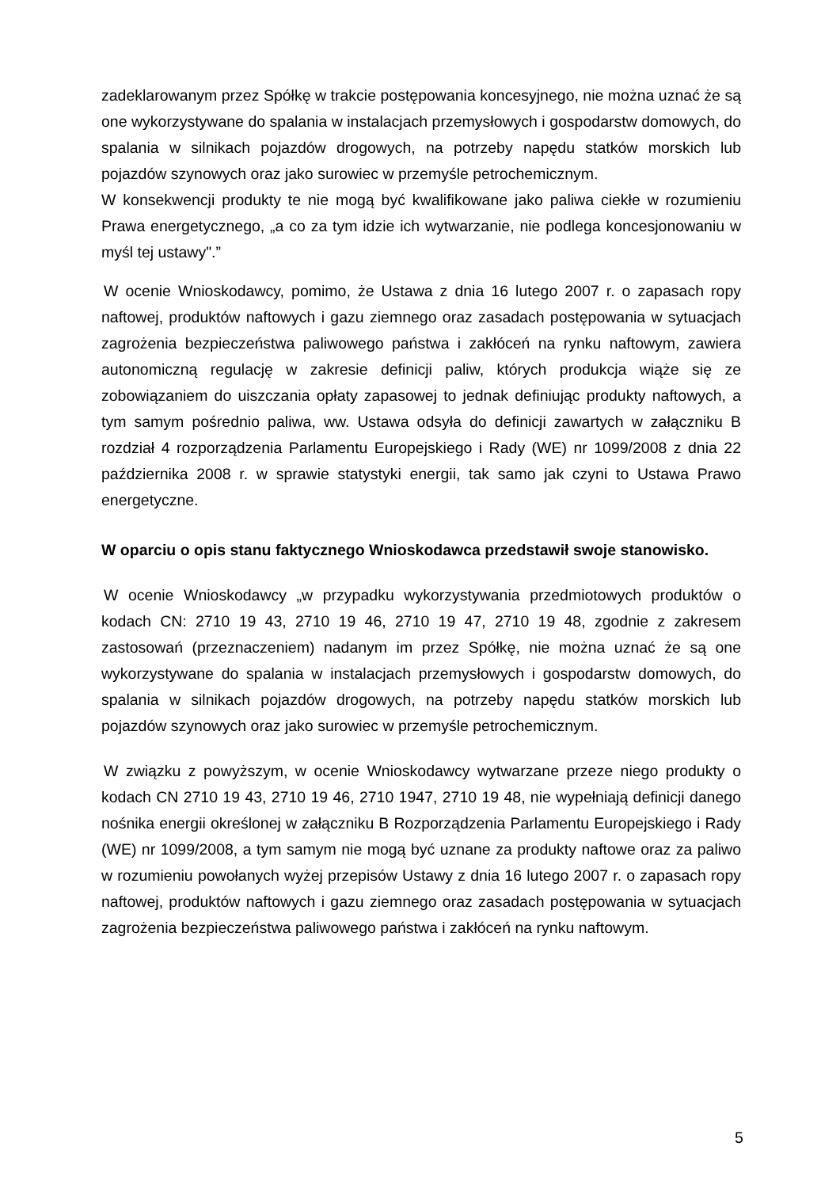zadeklarowanym przez Spółkę w trakcie postępowania koncesyjnego, nie można uznać że są one wykorzystywane do spalania w instalacjach przemysłowych i gospodarstw domowych, do spalania w silnikach pojazdów drogowych, na potrzeby napędu statków morskich lub pojazdów szynowych oraz jako surowiec w przemyśle petrochemicznym.
W konsekwencji produkty te nie mogą być kwalifikowane jako paliwa ciekłe w rozumieniu Prawa energetycznego, „a co za tym idzie ich wytwarzanie, nie podlega koncesjonowaniu w myśl tej ustawy".”
W ocenie Wnioskodawcy, pomimo, że Ustawa z dnia 16 lutego 2007 r. o zapasach ropy naftowej, produktów naftowych i gazu ziemnego oraz zasadach postępowania w sytuacjach zagrożenia bezpieczeństwa paliwowego państwa i zakłóceń na rynku naftowym, zawiera autonomiczną regulację w zakresie definicji paliw, których produkcja wiąże się ze zobowiązaniem do uiszczania opłaty zapasowej to jednak definiując produkty naftowych, a tym samym pośrednio paliwa, ww. Ustawa odsyła do definicji zawartych w załączniku B rozdział 4 rozporządzenia Parlamentu Europejskiego i Rady (WE) nr 1099/2008 z dnia 22 października 2008 r. w sprawie statystyki energii, tak samo jak czyni to Ustawa Prawo energetyczne.
W oparciu o opis stanu faktycznego Wnioskodawca przedstawił swoje stanowisko.
W ocenie Wnioskodawcy „w przypadku wykorzystywania przedmiotowych produktów o kodach CN: 2710 19 43, 2710 19 46, 2710 19 47, 2710 19 48, zgodnie z zakresem zastosowań (przeznaczeniem) nadanym im przez Spółkę, nie można uznać że są one wykorzystywane do spalania w instalacjach przemysłowych i gospodarstw domowych, do spalania w silnikach pojazdów drogowych, na potrzeby napędu statków morskich lub pojazdów szynowych oraz jako surowiec w przemyśle petrochemicznym.
W związku z powyższym, w ocenie Wnioskodawcy wytwarzane przeze niego produkty o kodach CN 2710 19 43, 2710 19 46, 2710 1947, 2710 19 48, nie wypełniają definicji danego nośnika energii określonej w załączniku B Rozporządzenia Parlamentu Europejskiego i Rady (WE) nr 1099/2008, a tym samym nie mogą być uznane za produkty naftowe oraz za paliwo w rozumieniu powołanych wyżej przepisów Ustawy z dnia 16 lutego 2007 r. o zapasach ropy naftowej, produktów naftowych i gazu ziemnego oraz zasadach postępowania w sytuacjach zagrożenia bezpieczeństwa paliwowego państwa i zakłóceń na rynku naftowym.
5